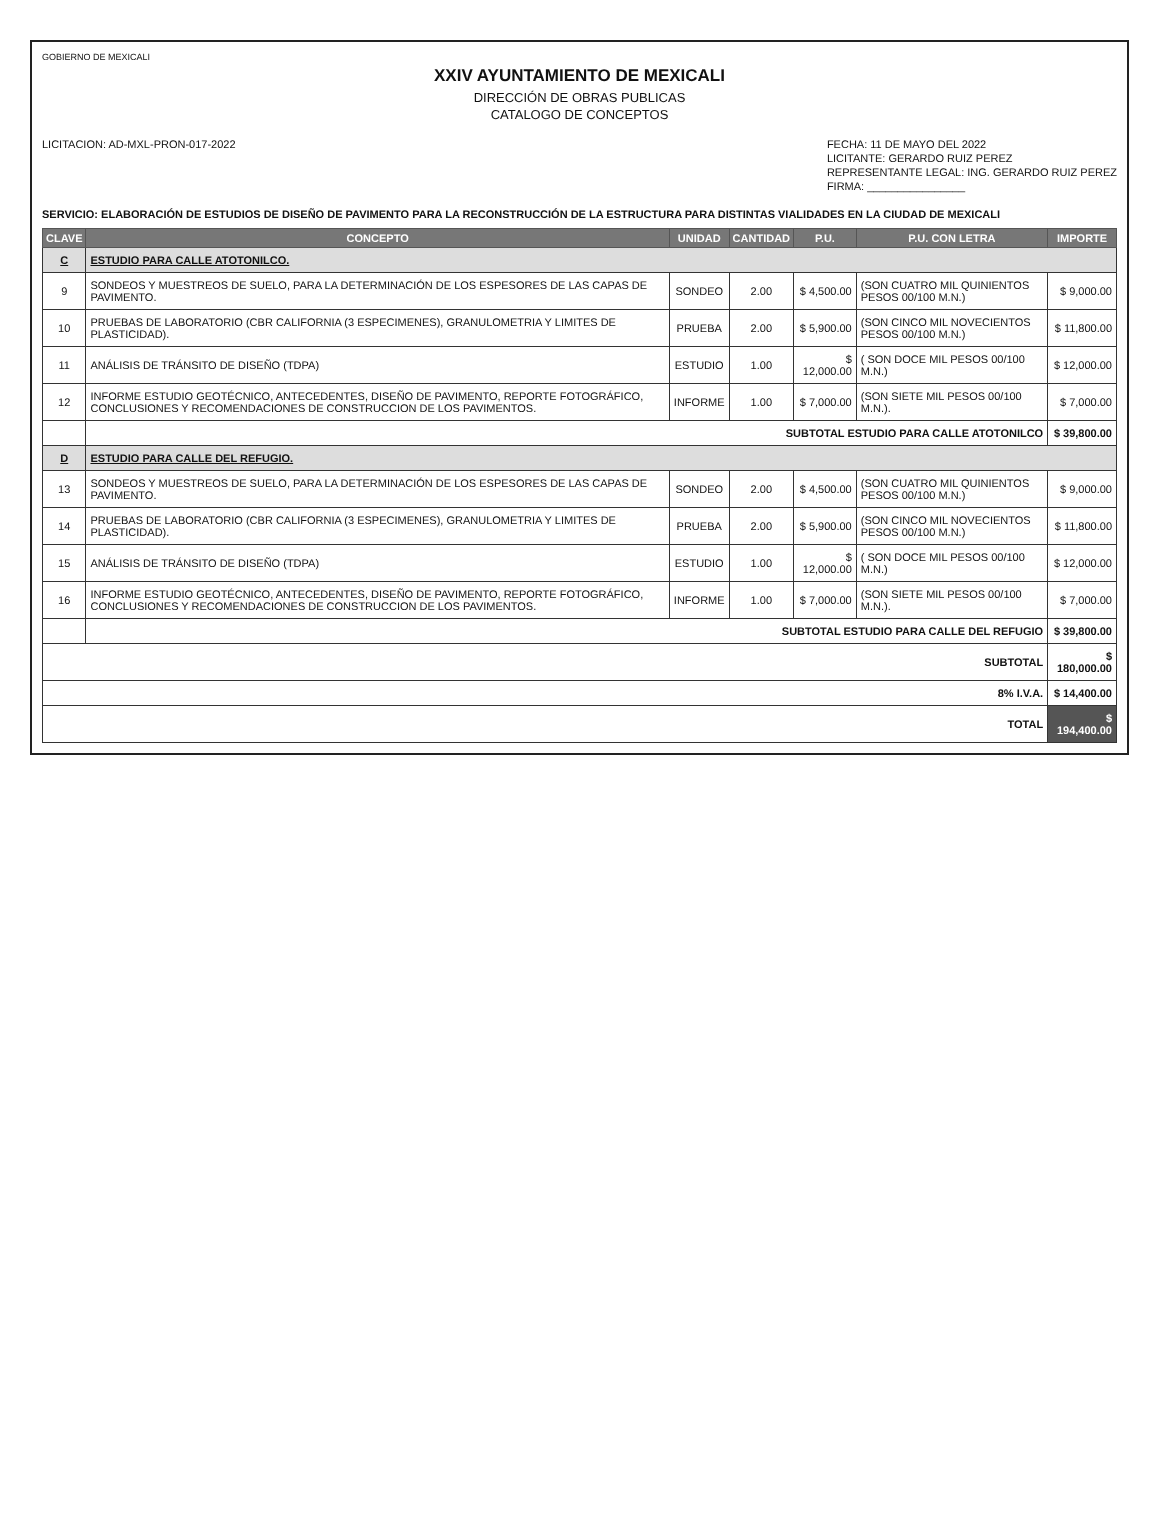GOBIERNO DE MEXICALI
XXIV AYUNTAMIENTO DE MEXICALI
DIRECCIÓN DE OBRAS PUBLICAS
CATALOGO DE CONCEPTOS
LICITACION: AD-MXL-PRON-017-2022
FECHA: 11 DE MAYO DEL 2022
LICITANTE: GERARDO RUIZ PEREZ
REPRESENTANTE LEGAL: ING. GERARDO RUIZ PEREZ
FIRMA: ________________
SERVICIO: ELABORACIÓN DE ESTUDIOS DE DISEÑO DE PAVIMENTO PARA LA RECONSTRUCCIÓN DE LA ESTRUCTURA PARA DISTINTAS VIALIDADES EN LA CIUDAD DE MEXICALI
| CLAVE | CONCEPTO | UNIDAD | CANTIDAD | P.U. | P.U. CON LETRA | IMPORTE |
| --- | --- | --- | --- | --- | --- | --- |
| C | ESTUDIO PARA CALLE ATOTONILCO. | | | | | |
| 9 | SONDEOS Y MUESTREOS DE SUELO, PARA LA DETERMINACIÓN DE LOS ESPESORES DE LAS CAPAS DE PAVIMENTO. | SONDEO | 2.00 | $ 4,500.00 | (SON CUATRO MIL QUINIENTOS PESOS 00/100 M.N.) | $ 9,000.00 |
| 10 | PRUEBAS DE LABORATORIO (CBR CALIFORNIA (3 ESPECIMENES), GRANULOMETRIA Y LIMITES DE PLASTICIDAD). | PRUEBA | 2.00 | $ 5,900.00 | (SON CINCO MIL NOVECIENTOS PESOS 00/100 M.N.) | $ 11,800.00 |
| 11 | ANÁLISIS DE TRÁNSITO DE DISEÑO (TDPA) | ESTUDIO | 1.00 | $ 12,000.00 | ( SON DOCE MIL PESOS 00/100 M.N.) | $ 12,000.00 |
| 12 | INFORME ESTUDIO GEOTÉCNICO, ANTECEDENTES, DISEÑO DE PAVIMENTO, REPORTE FOTOGRÁFICO, CONCLUSIONES Y RECOMENDACIONES DE CONSTRUCCION DE LOS PAVIMENTOS. | INFORME | 1.00 | $ 7,000.00 | (SON SIETE MIL PESOS 00/100 M.N.). | $ 7,000.00 |
| | SUBTOTAL ESTUDIO PARA CALLE ATOTONILCO | | | | | $ 39,800.00 |
| D | ESTUDIO PARA CALLE DEL REFUGIO. | | | | | |
| 13 | SONDEOS Y MUESTREOS DE SUELO, PARA LA DETERMINACIÓN DE LOS ESPESORES DE LAS CAPAS DE PAVIMENTO. | SONDEO | 2.00 | $ 4,500.00 | (SON CUATRO MIL QUINIENTOS PESOS 00/100 M.N.) | $ 9,000.00 |
| 14 | PRUEBAS DE LABORATORIO (CBR CALIFORNIA (3 ESPECIMENES), GRANULOMETRIA Y LIMITES DE PLASTICIDAD). | PRUEBA | 2.00 | $ 5,900.00 | (SON CINCO MIL NOVECIENTOS PESOS 00/100 M.N.) | $ 11,800.00 |
| 15 | ANÁLISIS DE TRÁNSITO DE DISEÑO (TDPA) | ESTUDIO | 1.00 | $ 12,000.00 | ( SON DOCE MIL PESOS 00/100 M.N.) | $ 12,000.00 |
| 16 | INFORME ESTUDIO GEOTÉCNICO, ANTECEDENTES, DISEÑO DE PAVIMENTO, REPORTE FOTOGRÁFICO, CONCLUSIONES Y RECOMENDACIONES DE CONSTRUCCION DE LOS PAVIMENTOS. | INFORME | 1.00 | $ 7,000.00 | (SON SIETE MIL PESOS 00/100 M.N.). | $ 7,000.00 |
| | SUBTOTAL ESTUDIO PARA CALLE DEL REFUGIO | | | | | $ 39,800.00 |
| SUBTOTAL | | | | | | $ 180,000.00 |
| 8% I.V.A. | | | | | | $ 14,400.00 |
| TOTAL | | | | | | $ 194,400.00 |